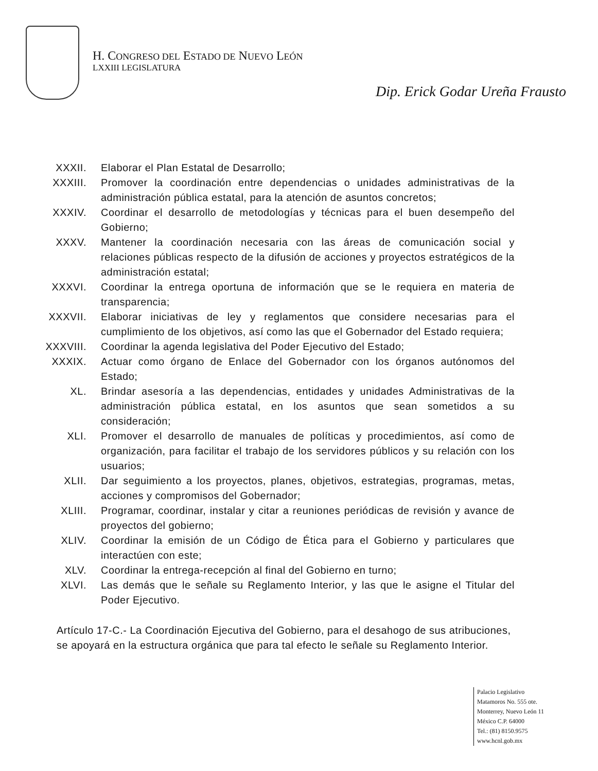H. CONGRESO DEL ESTADO DE NUEVO LEÓN
LXXIII LEGISLATURA
Dip. Erick Godar Ureña Frausto
XXXII. Elaborar el Plan Estatal de Desarrollo;
XXXIII. Promover la coordinación entre dependencias o unidades administrativas de la administración pública estatal, para la atención de asuntos concretos;
XXXIV. Coordinar el desarrollo de metodologías y técnicas para el buen desempeño del Gobierno;
XXXV. Mantener la coordinación necesaria con las áreas de comunicación social y relaciones públicas respecto de la difusión de acciones y proyectos estratégicos de la administración estatal;
XXXVI. Coordinar la entrega oportuna de información que se le requiera en materia de transparencia;
XXXVII. Elaborar iniciativas de ley y reglamentos que considere necesarias para el cumplimiento de los objetivos, así como las que el Gobernador del Estado requiera;
XXXVIII. Coordinar la agenda legislativa del Poder Ejecutivo del Estado;
XXXIX. Actuar como órgano de Enlace del Gobernador con los órganos autónomos del Estado;
XL. Brindar asesoría a las dependencias, entidades y unidades Administrativas de la administración pública estatal, en los asuntos que sean sometidos a su consideración;
XLI. Promover el desarrollo de manuales de políticas y procedimientos, así como de organización, para facilitar el trabajo de los servidores públicos y su relación con los usuarios;
XLII. Dar seguimiento a los proyectos, planes, objetivos, estrategias, programas, metas, acciones y compromisos del Gobernador;
XLIII. Programar, coordinar, instalar y citar a reuniones periódicas de revisión y avance de proyectos del gobierno;
XLIV. Coordinar la emisión de un Código de Ética para el Gobierno y particulares que interactúen con este;
XLV. Coordinar la entrega-recepción al final del Gobierno en turno;
XLVI. Las demás que le señale su Reglamento Interior, y las que le asigne el Titular del Poder Ejecutivo.
Artículo 17-C.- La Coordinación Ejecutiva del Gobierno, para el desahogo de sus atribuciones, se apoyará en la estructura orgánica que para tal efecto le señale su Reglamento Interior.
Palacio Legislativo
Matamoros No. 555 ote.
Monterrey, Nuevo León 11
México C.P. 64000
Tel.: (81) 8150.9575
www.hcnl.gob.mx